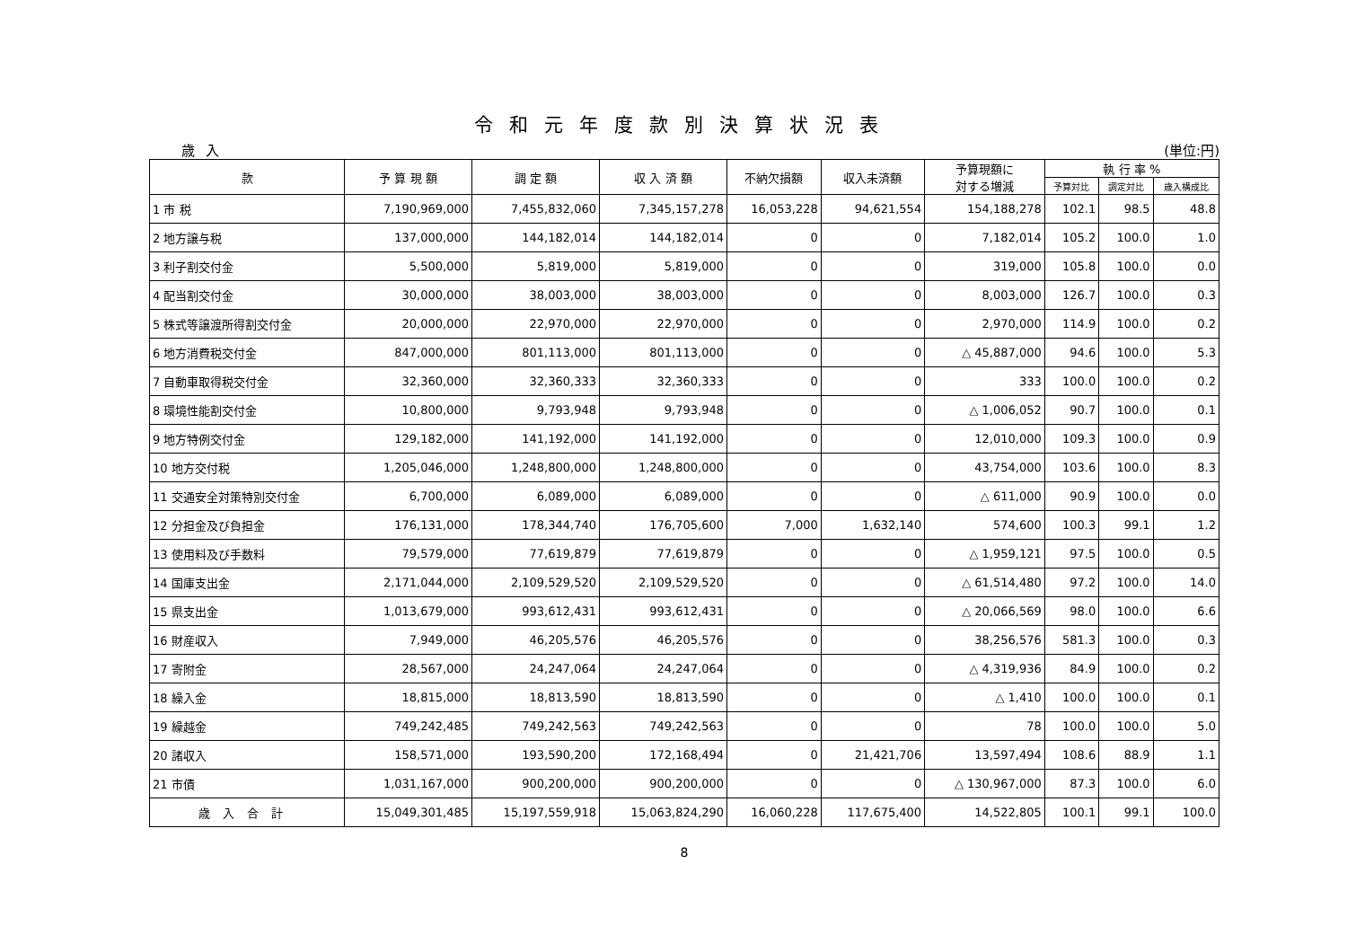令和元年度款別決算状況表
歳入 (単位:円)
| 款 | 予 算 現 額 | 調 定 額 | 収 入 済 額 | 不納欠損額 | 収入未済額 | 予算現額に 対する増減 | 執 行 率 % | | |
| --- | --- | --- | --- | --- | --- | --- | --- | --- | --- |
| | | | | | | | 予算対比 | 調定対比 | 歳入構成比 |
| 1 市 税 | 7,190,969,000 | 7,455,832,060 | 7,345,157,278 | 16,053,228 | 94,621,554 | 154,188,278 | 102.1 | 98.5 | 48.8 |
| 2 地方譲与税 | 137,000,000 | 144,182,014 | 144,182,014 | 0 | 0 | 7,182,014 | 105.2 | 100.0 | 1.0 |
| 3 利子割交付金 | 5,500,000 | 5,819,000 | 5,819,000 | 0 | 0 | 319,000 | 105.8 | 100.0 | 0.0 |
| 4 配当割交付金 | 30,000,000 | 38,003,000 | 38,003,000 | 0 | 0 | 8,003,000 | 126.7 | 100.0 | 0.3 |
| 5 株式等譲渡所得割交付金 | 20,000,000 | 22,970,000 | 22,970,000 | 0 | 0 | 2,970,000 | 114.9 | 100.0 | 0.2 |
| 6 地方消費税交付金 | 847,000,000 | 801,113,000 | 801,113,000 | 0 | 0 | △ 45,887,000 | 94.6 | 100.0 | 5.3 |
| 7 自動車取得税交付金 | 32,360,000 | 32,360,333 | 32,360,333 | 0 | 0 | 333 | 100.0 | 100.0 | 0.2 |
| 8 環境性能割交付金 | 10,800,000 | 9,793,948 | 9,793,948 | 0 | 0 | △ 1,006,052 | 90.7 | 100.0 | 0.1 |
| 9 地方特例交付金 | 129,182,000 | 141,192,000 | 141,192,000 | 0 | 0 | 12,010,000 | 109.3 | 100.0 | 0.9 |
| 10 地方交付税 | 1,205,046,000 | 1,248,800,000 | 1,248,800,000 | 0 | 0 | 43,754,000 | 103.6 | 100.0 | 8.3 |
| 11 交通安全対策特別交付金 | 6,700,000 | 6,089,000 | 6,089,000 | 0 | 0 | △ 611,000 | 90.9 | 100.0 | 0.0 |
| 12 分担金及び負担金 | 176,131,000 | 178,344,740 | 176,705,600 | 7,000 | 1,632,140 | 574,600 | 100.3 | 99.1 | 1.2 |
| 13 使用料及び手数料 | 79,579,000 | 77,619,879 | 77,619,879 | 0 | 0 | △ 1,959,121 | 97.5 | 100.0 | 0.5 |
| 14 国庫支出金 | 2,171,044,000 | 2,109,529,520 | 2,109,529,520 | 0 | 0 | △ 61,514,480 | 97.2 | 100.0 | 14.0 |
| 15 県支出金 | 1,013,679,000 | 993,612,431 | 993,612,431 | 0 | 0 | △ 20,066,569 | 98.0 | 100.0 | 6.6 |
| 16 財産収入 | 7,949,000 | 46,205,576 | 46,205,576 | 0 | 0 | 38,256,576 | 581.3 | 100.0 | 0.3 |
| 17 寄附金 | 28,567,000 | 24,247,064 | 24,247,064 | 0 | 0 | △ 4,319,936 | 84.9 | 100.0 | 0.2 |
| 18 繰入金 | 18,815,000 | 18,813,590 | 18,813,590 | 0 | 0 | △ 1,410 | 100.0 | 100.0 | 0.1 |
| 19 繰越金 | 749,242,485 | 749,242,563 | 749,242,563 | 0 | 0 | 78 | 100.0 | 100.0 | 5.0 |
| 20 諸収入 | 158,571,000 | 193,590,200 | 172,168,494 | 0 | 21,421,706 | 13,597,494 | 108.6 | 88.9 | 1.1 |
| 21 市債 | 1,031,167,000 | 900,200,000 | 900,200,000 | 0 | 0 | △ 130,967,000 | 87.3 | 100.0 | 6.0 |
| 歳入合計 | 15,049,301,485 | 15,197,559,918 | 15,063,824,290 | 16,060,228 | 117,675,400 | 14,522,805 | 100.1 | 99.1 | 100.0 |
8